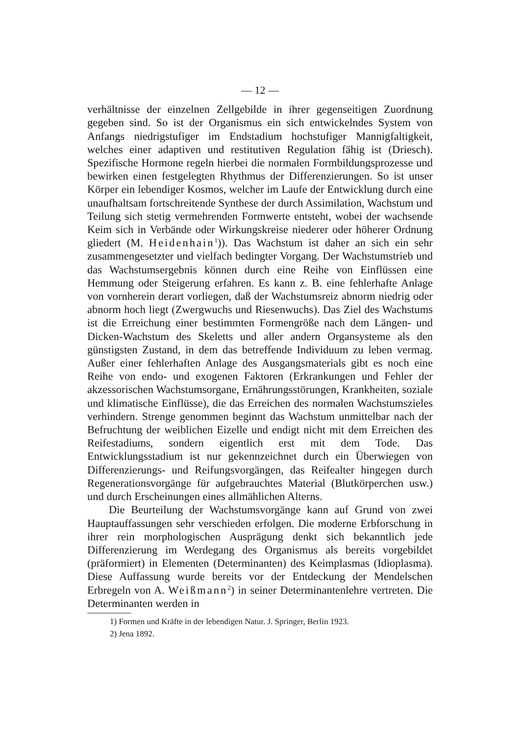— 12 —
verhältnisse der einzelnen Zellgebilde in ihrer gegenseitigen Zuordnung gegeben sind. So ist der Organismus ein sich entwickelndes System von Anfangs niedrigstufiger im Endstadium hochstufiger Mannigfaltigkeit, welches einer adaptiven und restitutiven Regulation fähig ist (Driesch). Spezifische Hormone regeln hierbei die normalen Formbildungsprozesse und bewirken einen festgelegten Rhythmus der Differenzierungen. So ist unser Körper ein lebendiger Kosmos, welcher im Laufe der Entwicklung durch eine unaufhaltsam fortschreitende Synthese der durch Assimilation, Wachstum und Teilung sich stetig vermehrenden Formwerte entsteht, wobei der wachsende Keim sich in Verbände oder Wirkungskreise niederer oder höherer Ordnung gliedert (M. Heidenhain<sup>1</sup>)). Das Wachstum ist daher an sich ein sehr zusammengesetzter und vielfach bedingter Vorgang. Der Wachstumstrieb und das Wachstumsergebnis können durch eine Reihe von Einflüssen eine Hemmung oder Steigerung erfahren. Es kann z. B. eine fehlerhafte Anlage von vornherein derart vorliegen, daß der Wachstumsreiz abnorm niedrig oder abnorm hoch liegt (Zwergwuchs und Riesenwuchs). Das Ziel des Wachstums ist die Erreichung einer bestimmten Formengröße nach dem Längen- und Dicken-Wachstum des Skeletts und aller andern Organsysteme als den günstigsten Zustand, in dem das betreffende Individuum zu leben vermag. Außer einer fehlerhaften Anlage des Ausgangsmaterials gibt es noch eine Reihe von endo- und exogenen Faktoren (Erkrankungen und Fehler der akzessorischen Wachstumsorgane, Ernährungsstörungen, Krankheiten, soziale und klimatische Einflüsse), die das Erreichen des normalen Wachstumszieles verhindern. Strenge genommen beginnt das Wachstum unmittelbar nach der Befruchtung der weiblichen Eizelle und endigt nicht mit dem Erreichen des Reifestadiums, sondern eigentlich erst mit dem Tode. Das Entwicklungsstadium ist nur gekennzeichnet durch ein Überwiegen von Differenzierungs- und Reifungsvorgängen, das Reifealter hingegen durch Regenerationsvorgänge für aufgebrauchtes Material (Blutkörperchen usw.) und durch Erscheinungen eines allmählichen Alterns.
Die Beurteilung der Wachstumsvorgänge kann auf Grund von zwei Hauptauffassungen sehr verschieden erfolgen. Die moderne Erbforschung in ihrer rein morphologischen Ausprägung denkt sich bekanntlich jede Differenzierung im Werdegang des Organismus als bereits vorgebildet (präformiert) in Elementen (Determinanten) des Keimplasmas (Idioplasma). Diese Auffassung wurde bereits vor der Entdeckung der Mendelschen Erbregeln von A. Weißmann<sup>2</sup>) in seiner Determinantenlehre vertreten. Die Determinanten werden in
1) Formen und Kräfte in der lebendigen Natur. J. Springer, Berlin 1923.
2) Jena 1892.